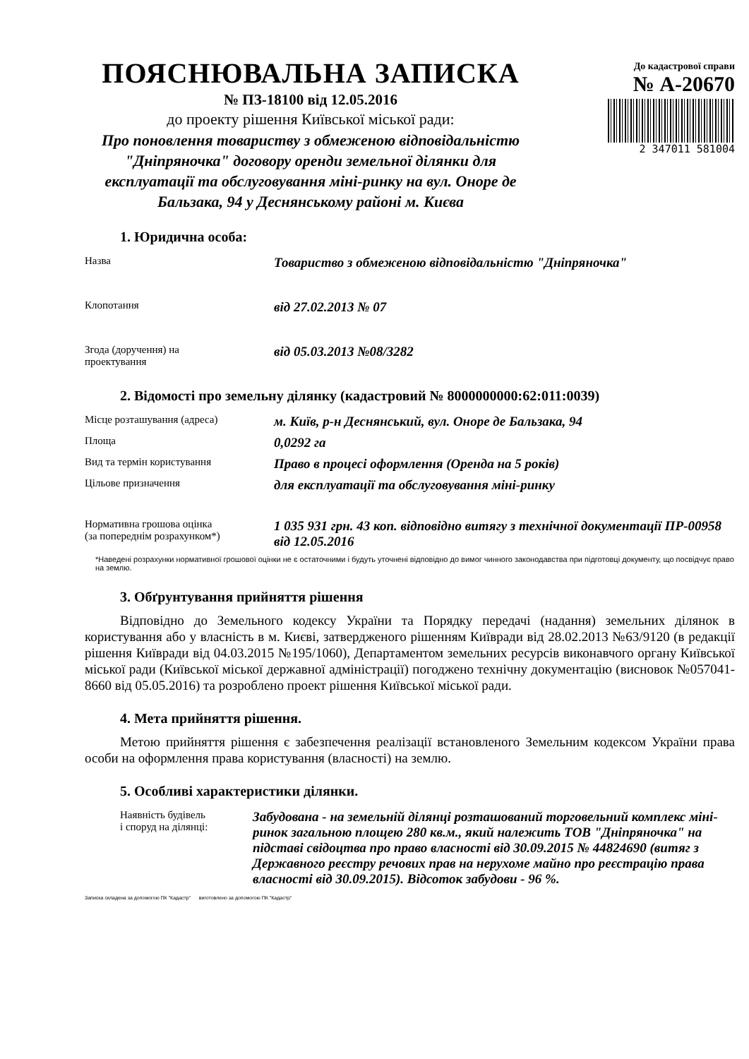ПОЯСНЮВАЛЬНА ЗАПИСКА
№ ПЗ-18100 від 12.05.2016
до проекту рішення Київської міської ради:
Про поновлення товариству з обмеженою відповідальністю "Дніпряночка" договору оренди земельної ділянки для експлуатації та обслуговування міні-ринку на вул. Оноре де Бальзака, 94 у Деснянському районі м. Києва
До кадастрової справи
№ А-20670
2 347011 581004
1. Юридична особа:
| Назва | Товариство з обмеженою відповідальністю "Дніпряночка" |
| Клопотання | від 27.02.2013 № 07 |
| Згода (доручення) на проектування | від 05.03.2013 №08/3282 |
2. Відомості про земельну ділянку (кадастровий № 8000000000:62:011:0039)
| Місце розташування (адреса) | м. Київ, р-н Деснянський, вул. Оноре де Бальзака, 94 |
| Площа | 0,0292 га |
| Вид та термін користування | Право в процесі оформлення (Оренда на 5 років) |
| Цільове призначення | для експлуатації та обслуговування міні-ринку |
| Нормативна грошова оцінка (за попереднім розрахунком*) | 1 035 931 грн. 43 коп. відповідно витягу з технічної документації ПР-00958 від 12.05.2016 |
*Наведені розрахунки нормативної грошової оцінки не є остаточними і будуть уточнені відповідно до вимог чинного законодавства при підготовці документу, що посвідчує право на землю.
3. Обґрунтування прийняття рішення
Відповідно до Земельного кодексу України та Порядку передачі (надання) земельних ділянок в користування або у власність в м. Києві, затвердженого рішенням Київради від 28.02.2013 №63/9120 (в редакції рішення Київради від 04.03.2015 №195/1060), Департаментом земельних ресурсів виконавчого органу Київської міської ради (Київської міської державної адміністрації) погоджено технічну документацію (висновок №057041-8660 від 05.05.2016) та розроблено проект рішення Київської міської ради.
4. Мета прийняття рішення.
Метою прийняття рішення є забезпечення реалізації встановленого Земельним кодексом України права особи на оформлення права користування (власності) на землю.
5. Особливі характеристики ділянки.
| Наявність будівель і споруд на ділянці: | Забудована - на земельній ділянці розташований торговельний комплекс міні-ринок загальною площею 280 кв.м., який належить ТОВ "Дніпряночка" на підставі свідоцтва про право власності від 30.09.2015 № 44824690 (витяг з Державного реєстру речових прав на нерухоме майно про реєстрацію права власності від 30.09.2015). Відсоток забудови - 96 %. |
Записка складена за допомогою ПК "Кадастр" виготовлено за допомогою ПК "Кадастр"